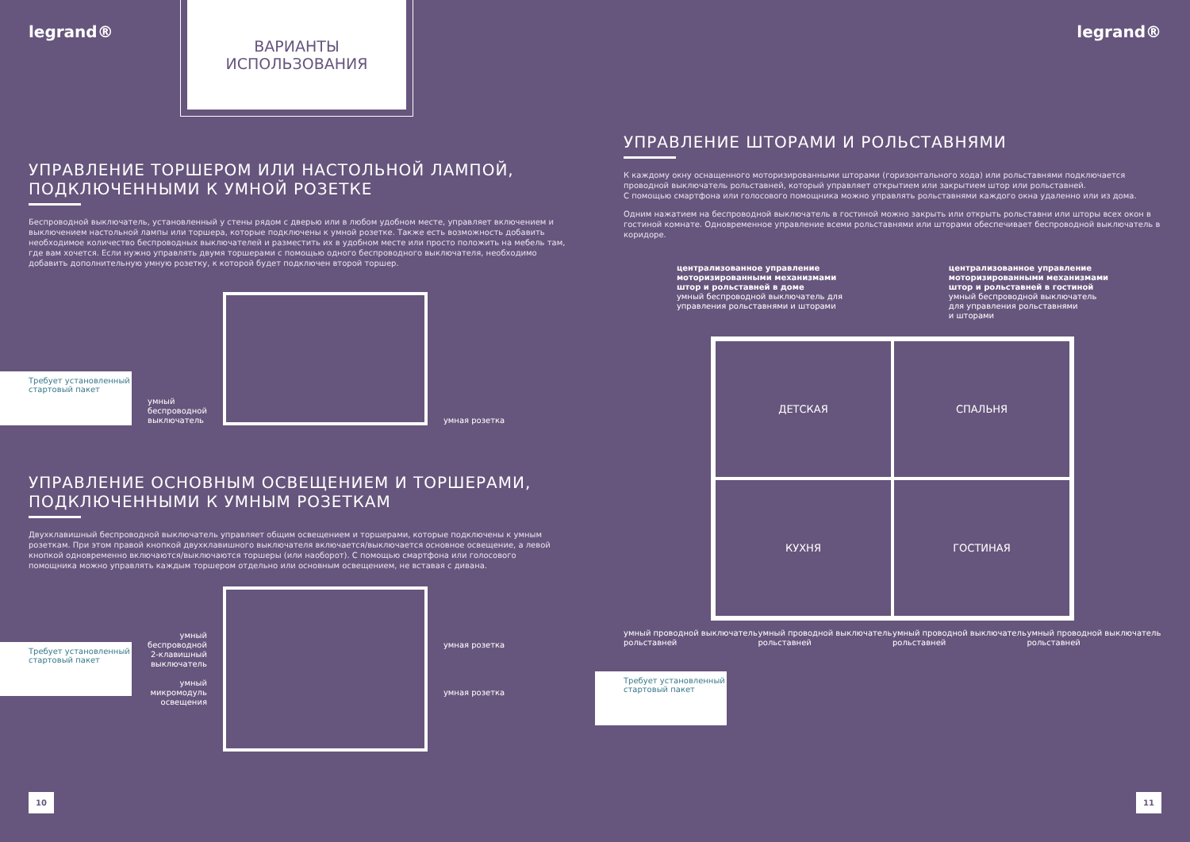legrand®
ВАРИАНТЫ
ИСПОЛЬЗОВАНИЯ
УПРАВЛЕНИЕ ТОРШЕРОМ ИЛИ НАСТОЛЬНОЙ ЛАМПОЙ,
ПОДКЛЮЧЕННЫМИ К УМНОЙ РОЗЕТКЕ
Беспроводной выключатель, установленный у стены рядом с дверью или в любом удобном месте, управляет включением и выключением настольной лампы или торшера, которые подключены к умной розетке. Также есть возможность добавить необходимое количество беспроводных выключателей и разместить их в удобном месте или просто положить на мебель там, где вам хочется. Если нужно управлять двумя торшерами с помощью одного беспроводного выключателя, необходимо добавить дополнительную умную розетку, к которой будет подключен второй торшер.
Требует установленный стартовый пакет
умный
беспроводной
выключатель
умная розетка
УПРАВЛЕНИЕ ОСНОВНЫМ ОСВЕЩЕНИЕМ И ТОРШЕРАМИ,
ПОДКЛЮЧЕННЫМИ К УМНЫМ РОЗЕТКАМ
Двухклавишный беспроводной выключатель управляет общим освещением и торшерами, которые подключены к умным розеткам. При этом правой кнопкой двухклавишного выключателя включается/выключается основное освещение, а левой кнопкой одновременно включаются/выключаются торшеры (или наоборот). С помощью смартфона или голосового помощника можно управлять каждым торшером отдельно или основным освещением, не вставая с дивана.
Требует установленный стартовый пакет
умный
беспроводной
2-клавишный
выключатель
умный
микромодуль
освещения
умная розетка
умная розетка
10
legrand®
УПРАВЛЕНИЕ ШТОРАМИ И РОЛЬСТАВНЯМИ
К каждому окну оснащенного моторизированными шторами (горизонтального хода) или рольставнями подключается проводной выключатель рольставней, который управляет открытием или закрытием штор или рольставней.
С помощью смартфона или голосового помощника можно управлять рольставнями каждого окна удаленно или из дома.
Одним нажатием на беспроводной выключатель в гостиной можно закрыть или открыть рольставни или шторы всех окон в гостиной комнате. Одновременное управление всеми рольставнями или шторами обеспечивает беспроводной выключатель в коридоре.
централизованное управление
моторизированными механизмами
штор и рольставней в доме
умный беспроводной выключатель для
управления рольставнями и шторами
централизованное управление
моторизированными механизмами
штор и рольставней в гостиной
умный беспроводной выключатель
для управления рольставнями
и шторами
ДЕТСКАЯ
СПАЛЬНЯ
КУХНЯ
ГОСТИНАЯ
умный проводной выключатель рольставней умный проводной выключатель рольставней умный проводной выключатель рольставней умный проводной выключатель рольставней
Требует установленный стартовый пакет
11